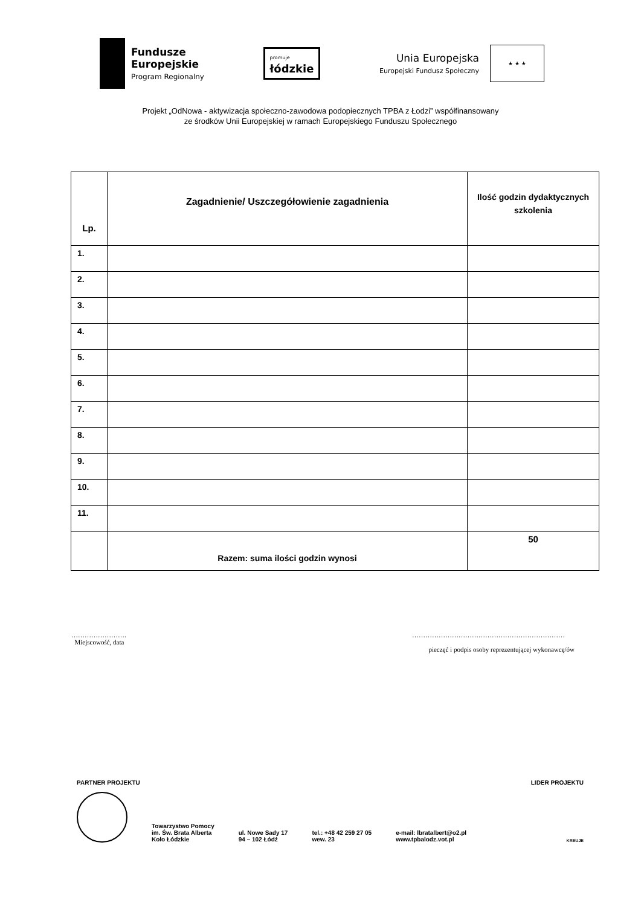Fundusze
Europejskie
Program Regionalny
promuje
łódzkie
Unia Europejska
Europejski Fundusz Społeczny
★ ★ ★
Projekt „OdNowa - aktywizacja społeczno-zawodowa podopiecznych TPBA z Łodzi” współfinansowany
ze środków Unii Europejskiej w ramach Europejskiego Funduszu Społecznego
| Lp. | Zagadnienie/ Uszczegółowienie zagadnienia | Ilość godzin dydaktycznych szkolenia |
| --- | --- | --- |
| 1. | | |
| 2. | | |
| 3. | | |
| 4. | | |
| 5. | | |
| 6. | | |
| 7. | | |
| 8. | | |
| 9. | | |
| 10. | | |
| 11. | | |
| | Razem: suma ilości godzin wynosi | 50 |
…………………….
Miejscowość, data
……………………………………………………………
pieczęć i podpis osoby reprezentującej wykonawcę/ów
PARTNER PROJEKTU LIDER PROJEKTU
Towarzystwo Pomocy
im. Św. Brata Alberta
Koło Łódzkie
ul. Nowe Sady 17
94 – 102 Łódź
tel.: +48 42 259 27 05
wew. 23
e-mail: lbratalbert@o2.pl
www.tpbalodz.vot.pl
KREUJE